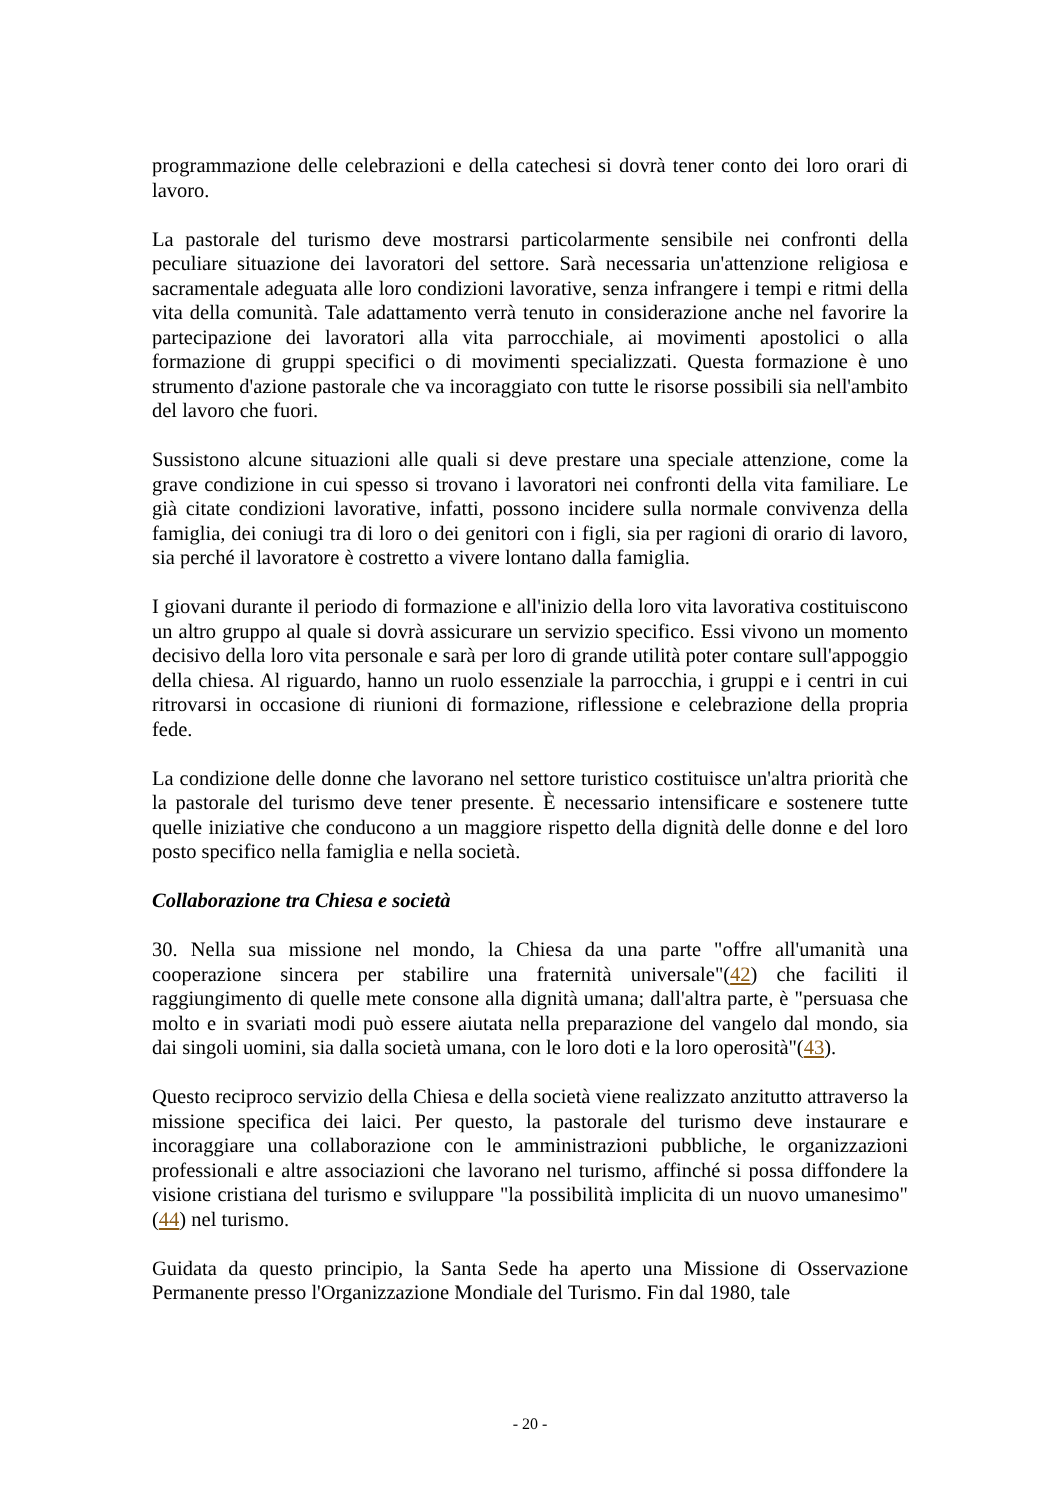programmazione delle celebrazioni e della catechesi si dovrà tener conto dei loro orari di lavoro.
La pastorale del turismo deve mostrarsi particolarmente sensibile nei confronti della peculiare situazione dei lavoratori del settore. Sarà necessaria un'attenzione religiosa e sacramentale adeguata alle loro condizioni lavorative, senza infrangere i tempi e ritmi della vita della comunità. Tale adattamento verrà tenuto in considerazione anche nel favorire la partecipazione dei lavoratori alla vita parrocchiale, ai movimenti apostolici o alla formazione di gruppi specifici o di movimenti specializzati. Questa formazione è uno strumento d'azione pastorale che va incoraggiato con tutte le risorse possibili sia nell'ambito del lavoro che fuori.
Sussistono alcune situazioni alle quali si deve prestare una speciale attenzione, come la grave condizione in cui spesso si trovano i lavoratori nei confronti della vita familiare. Le già citate condizioni lavorative, infatti, possono incidere sulla normale convivenza della famiglia, dei coniugi tra di loro o dei genitori con i figli, sia per ragioni di orario di lavoro, sia perché il lavoratore è costretto a vivere lontano dalla famiglia.
I giovani durante il periodo di formazione e all'inizio della loro vita lavorativa costituiscono un altro gruppo al quale si dovrà assicurare un servizio specifico. Essi vivono un momento decisivo della loro vita personale e sarà per loro di grande utilità poter contare sull'appoggio della chiesa. Al riguardo, hanno un ruolo essenziale la parrocchia, i gruppi e i centri in cui ritrovarsi in occasione di riunioni di formazione, riflessione e celebrazione della propria fede.
La condizione delle donne che lavorano nel settore turistico costituisce un'altra priorità che la pastorale del turismo deve tener presente. È necessario intensificare e sostenere tutte quelle iniziative che conducono a un maggiore rispetto della dignità delle donne e del loro posto specifico nella famiglia e nella società.
Collaborazione tra Chiesa e società
30. Nella sua missione nel mondo, la Chiesa da una parte "offre all'umanità una cooperazione sincera per stabilire una fraternità universale"(42) che faciliti il raggiungimento di quelle mete consone alla dignità umana; dall'altra parte, è "persuasa che molto e in svariati modi può essere aiutata nella preparazione del vangelo dal mondo, sia dai singoli uomini, sia dalla società umana, con le loro doti e la loro operosità"(43).
Questo reciproco servizio della Chiesa e della società viene realizzato anzitutto attraverso la missione specifica dei laici. Per questo, la pastorale del turismo deve instaurare e incoraggiare una collaborazione con le amministrazioni pubbliche, le organizzazioni professionali e altre associazioni che lavorano nel turismo, affinché si possa diffondere la visione cristiana del turismo e sviluppare "la possibilità implicita di un nuovo umanesimo"(44) nel turismo.
Guidata da questo principio, la Santa Sede ha aperto una Missione di Osservazione Permanente presso l'Organizzazione Mondiale del Turismo. Fin dal 1980, tale
- 20 -